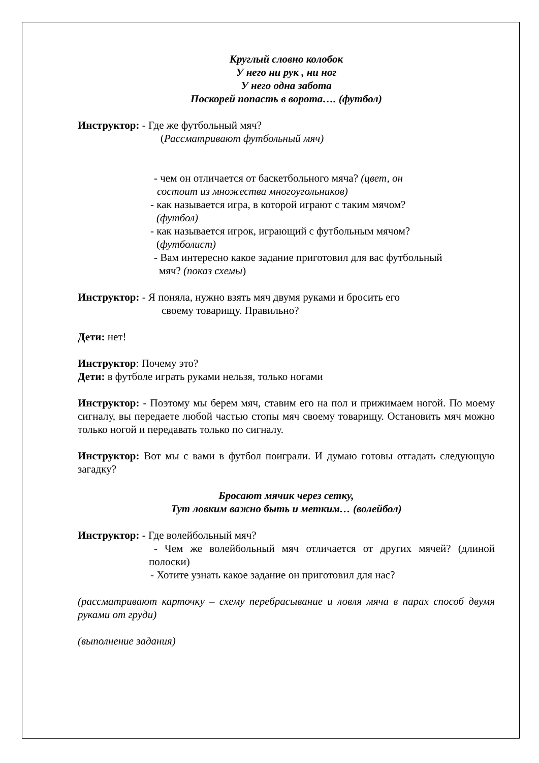Круглый словно колобок
У него ни рук , ни ног
У него одна забота
Поскорей попасть в ворота…. (футбол)
Инструктор: - Где же футбольный мяч?
(Рассматривают футбольный мяч)
- чем он отличается от баскетбольного мяча? (цвет, он
состоит из множества многоугольников)
- как называется игра, в которой играют с таким мячом?
(футбол)
- как называется игрок, играющий с футбольным мячом?
(футболист)
- Вам интересно какое задание приготовил для вас футбольный
мяч? (показ схемы)
Инструктор: - Я поняла, нужно взять мяч двумя руками и бросить его
своему товарищу. Правильно?
Дети: нет!
Инструктор: Почему это?
Дети: в футболе играть руками нельзя, только ногами
Инструктор: - Поэтому мы берем мяч, ставим его на пол и прижимаем ногой. По моему сигналу, вы передаете любой частью стопы мяч своему товарищу. Остановить мяч можно только ногой и передавать только по сигналу.
Инструктор: Вот мы с вами в футбол поиграли. И думаю готовы отгадать следующую загадку?
Бросают мячик через сетку,
Тут ловким важно быть и метким… (волейбол)
Инструктор: - Где волейбольный мяч?
- Чем же волейбольный мяч отличается от других мячей? (длиной полоски)
- Хотите узнать какое задание он приготовил для нас?
(рассматривают карточку – схему перебрасывание и ловля мяча в парах способ двумя руками от груди)
(выполнение задания)